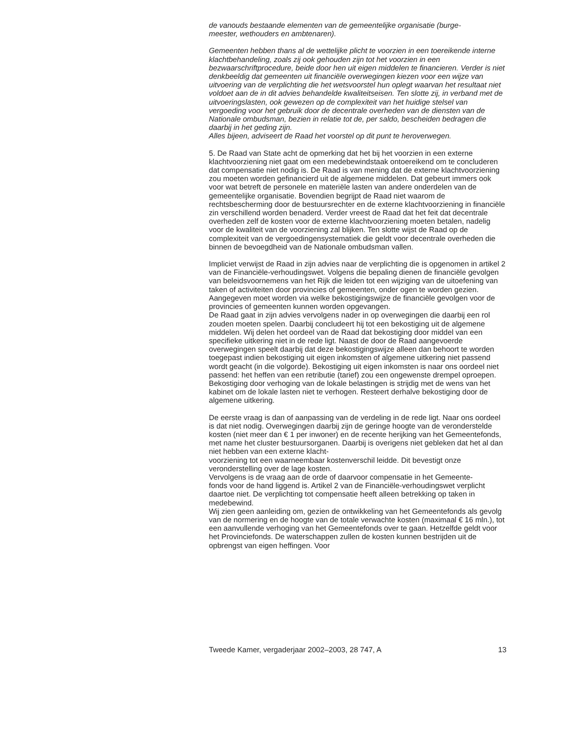de vanouds bestaande elementen van de gemeentelijke organisatie (burge-
meester, wethouders en ambtenaren).
Gemeenten hebben thans al de wettelijke plicht te voorzien in een toereikende interne klachtbehandeling, zoals zij ook gehouden zijn tot het voorzien in een bezwaarschriftprocedure, beide door hen uit eigen middelen te financieren. Verder is niet denkbeeldig dat gemeenten uit financiële overwegingen kiezen voor een wijze van uitvoering van de verplichting die het wetsvoorstel hun oplegt waarvan het resultaat niet voldoet aan de in dit advies behandelde kwaliteitseisen. Ten slotte zij, in verband met de uitvoeringslasten, ook gewezen op de complexiteit van het huidige stelsel van vergoeding voor het gebruik door de decentrale overheden van de diensten van de Nationale ombudsman, bezien in relatie tot de, per saldo, bescheiden bedragen die daarbij in het geding zijn.
Alles bijeen, adviseert de Raad het voorstel op dit punt te heroverwegen.
5. De Raad van State acht de opmerking dat het bij het voorzien in een externe klachtvoorziening niet gaat om een medebewindstaak ontoereikend om te concluderen dat compensatie niet nodig is. De Raad is van mening dat de externe klachtvoorziening zou moeten worden gefinancierd uit de algemene middelen. Dat gebeurt immers ook voor wat betreft de personele en materiële lasten van andere onderdelen van de gemeentelijke organisatie. Bovendien begrijpt de Raad niet waarom de rechtsbescherming door de bestuursrechter en de externe klachtvoorziening in financiële zin verschillend worden benaderd. Verder vreest de Raad dat het feit dat decentrale overheden zelf de kosten voor de externe klachtvoorziening moeten betalen, nadelig voor de kwaliteit van de voorziening zal blijken. Ten slotte wijst de Raad op de complexiteit van de vergoedingensystematiek die geldt voor decentrale overheden die binnen de bevoegdheid van de Nationale ombudsman vallen.
Impliciet verwijst de Raad in zijn advies naar de verplichting die is opgenomen in artikel 2 van de Financiële-verhoudingswet. Volgens die bepaling dienen de financiële gevolgen van beleidsvoornemens van het Rijk die leiden tot een wijziging van de uitoefening van taken of activiteiten door provincies of gemeenten, onder ogen te worden gezien. Aangegeven moet worden via welke bekostigingswijze de financiële gevolgen voor de provincies of gemeenten kunnen worden opgevangen.
De Raad gaat in zijn advies vervolgens nader in op overwegingen die daarbij een rol zouden moeten spelen. Daarbij concludeert hij tot een bekostiging uit de algemene middelen. Wij delen het oordeel van de Raad dat bekostiging door middel van een specifieke uitkering niet in de rede ligt. Naast de door de Raad aangevoerde overwegingen speelt daarbij dat deze bekostigingswijze alleen dan behoort te worden toegepast indien bekostiging uit eigen inkomsten of algemene uitkering niet passend wordt geacht (in die volgorde). Bekostiging uit eigen inkomsten is naar ons oordeel niet passend: het heffen van een retributie (tarief) zou een ongewenste drempel oproepen. Bekostiging door verhoging van de lokale belastingen is strijdig met de wens van het kabinet om de lokale lasten niet te verhogen. Resteert derhalve bekostiging door de algemene uitkering.
De eerste vraag is dan of aanpassing van de verdeling in de rede ligt. Naar ons oordeel is dat niet nodig. Overwegingen daarbij zijn de geringe hoogte van de veronderstelde kosten (niet meer dan € 1 per inwoner) en de recente herijking van het Gemeentefonds, met name het cluster bestuursorganen. Daarbij is overigens niet gebleken dat het al dan niet hebben van een externe klacht-
voorziening tot een waarneembaar kostenverschil leidde. Dit bevestigt onze veronderstelling over de lage kosten.
Vervolgens is de vraag aan de orde of daarvoor compensatie in het Gemeente-
fonds voor de hand liggend is. Artikel 2 van de Financiële-verhoudingswet verplicht daartoe niet. De verplichting tot compensatie heeft alleen betrekking op taken in medebewind.
Wij zien geen aanleiding om, gezien de ontwikkeling van het Gemeentefonds als gevolg van de normering en de hoogte van de totale verwachte kosten (maximaal € 16 mln.), tot een aanvullende verhoging van het Gemeentefonds over te gaan. Hetzelfde geldt voor het Provinciefonds. De waterschappen zullen de kosten kunnen bestrijden uit de opbrengst van eigen heffingen. Voor
Tweede Kamer, vergaderjaar 2002–2003, 28 747, A 13